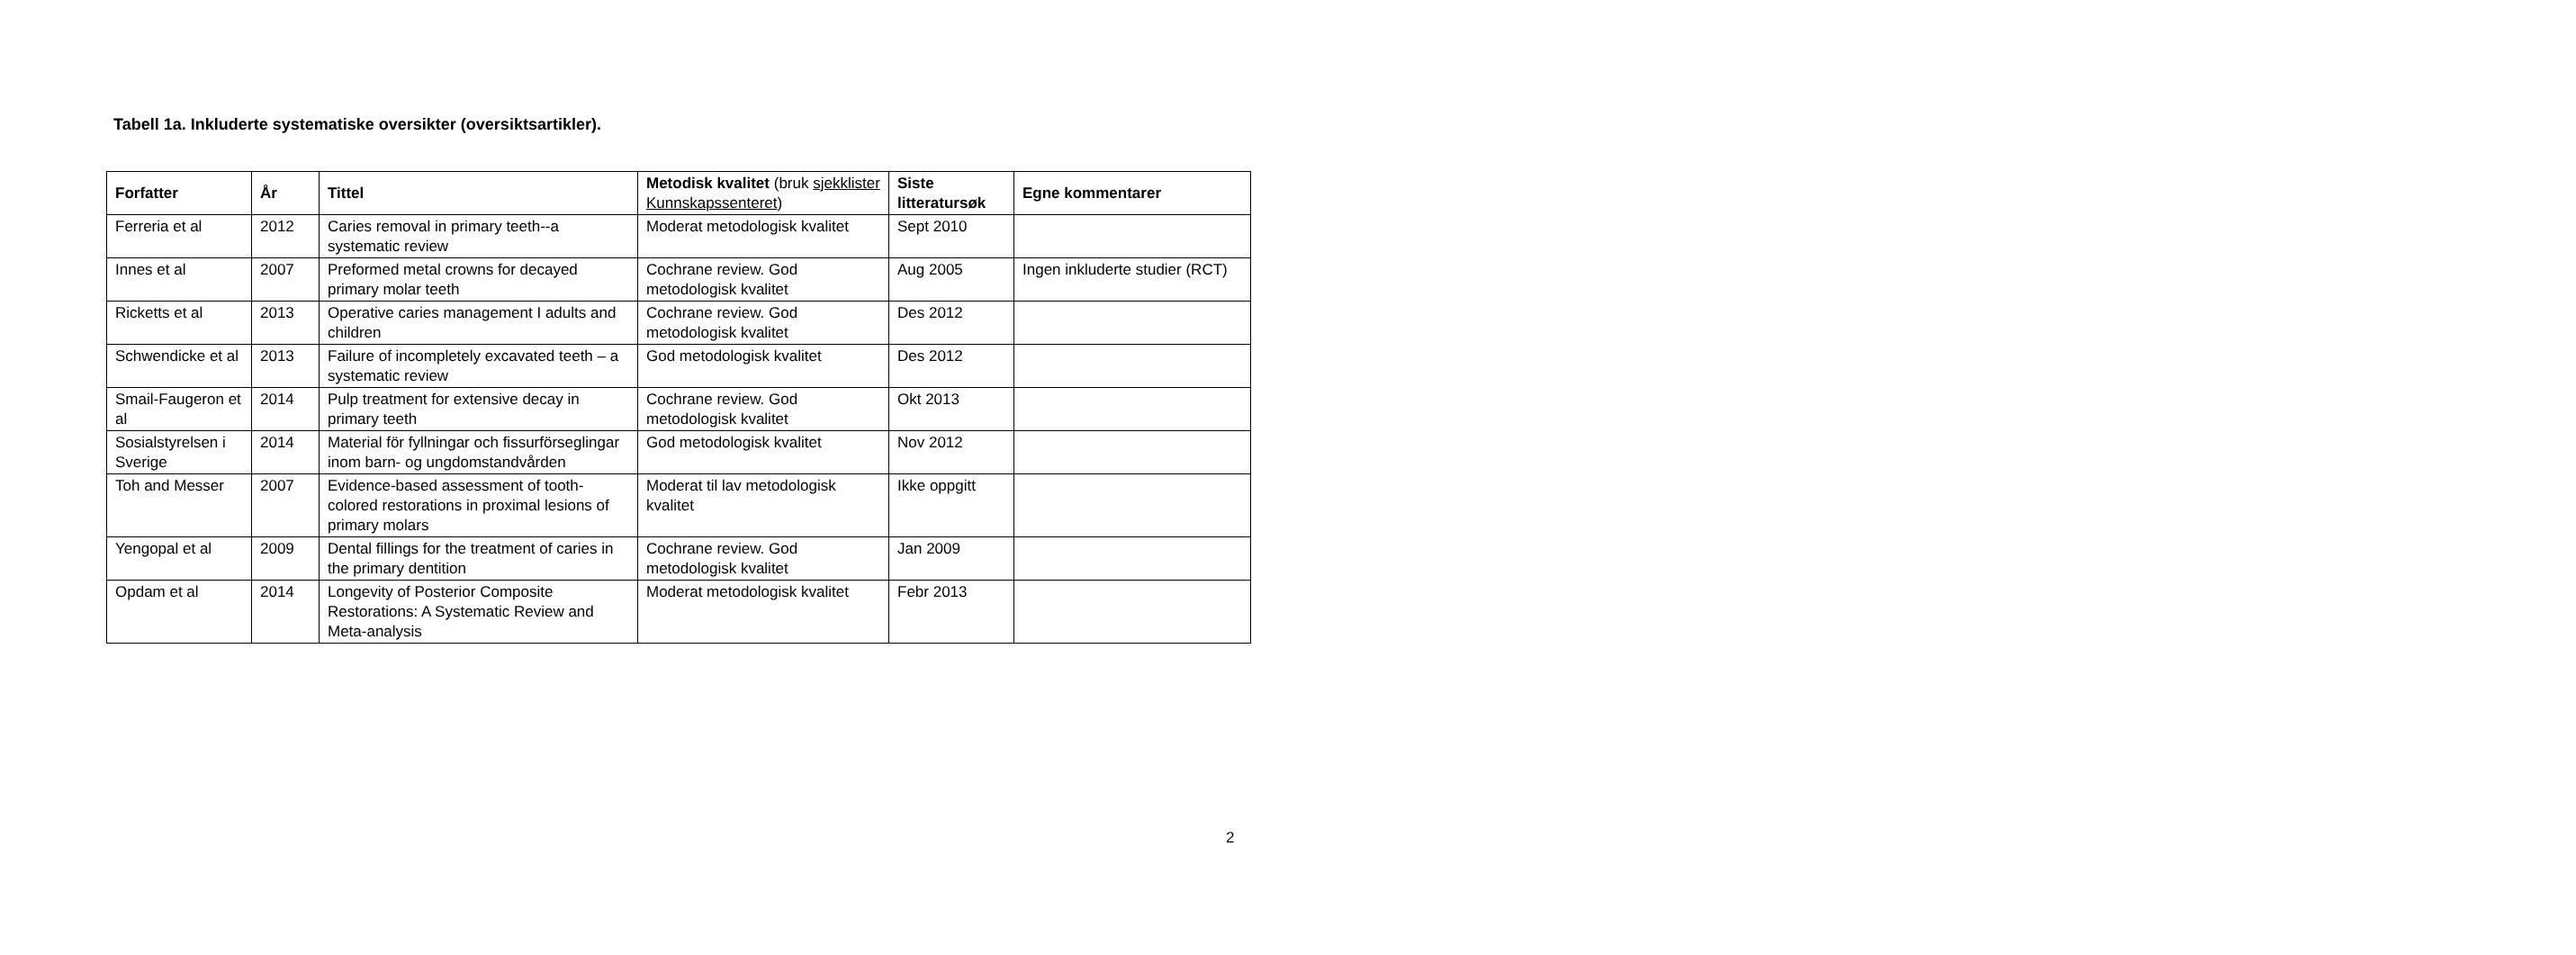Tabell 1a. Inkluderte systematiske oversikter (oversiktsartikler).
| Forfatter | År | Tittel | Metodisk kvalitet (bruk sjekklister Kunnskapssenteret ) | Siste litteratursøk | Egne kommentarer |
| --- | --- | --- | --- | --- | --- |
| Ferreria et al | 2012 | Caries removal in primary teeth--a systematic review | Moderat metodologisk kvalitet | Sept 2010 | |
| Innes et al | 2007 | Preformed metal crowns for decayed primary molar teeth | Cochrane review. God metodologisk kvalitet | Aug 2005 | Ingen inkluderte studier (RCT) |
| Ricketts et al | 2013 | Operative caries management I adults and children | Cochrane review. God metodologisk kvalitet | Des 2012 | |
| Schwendicke et al | 2013 | Failure of incompletely excavated teeth – a systematic review | God metodologisk kvalitet | Des 2012 | |
| Smail-Faugeron et al | 2014 | Pulp treatment for extensive decay in primary teeth | Cochrane review. God metodologisk kvalitet | Okt 2013 | |
| Sosialstyrelsen i Sverige | 2014 | Material för fyllningar och fissurförseglingar inom barn- og ungdomstandvården | God metodologisk kvalitet | Nov 2012 | |
| Toh and Messer | 2007 | Evidence-based assessment of tooth-colored restorations in proximal lesions of primary molars | Moderat til lav metodologisk kvalitet | Ikke oppgitt | |
| Yengopal et al | 2009 | Dental fillings for the treatment of caries in the primary dentition | Cochrane review. God metodologisk kvalitet | Jan 2009 | |
| Opdam et al | 2014 | Longevity of Posterior Composite Restorations: A Systematic Review and Meta-analysis | Moderat metodologisk kvalitet | Febr 2013 | |
2